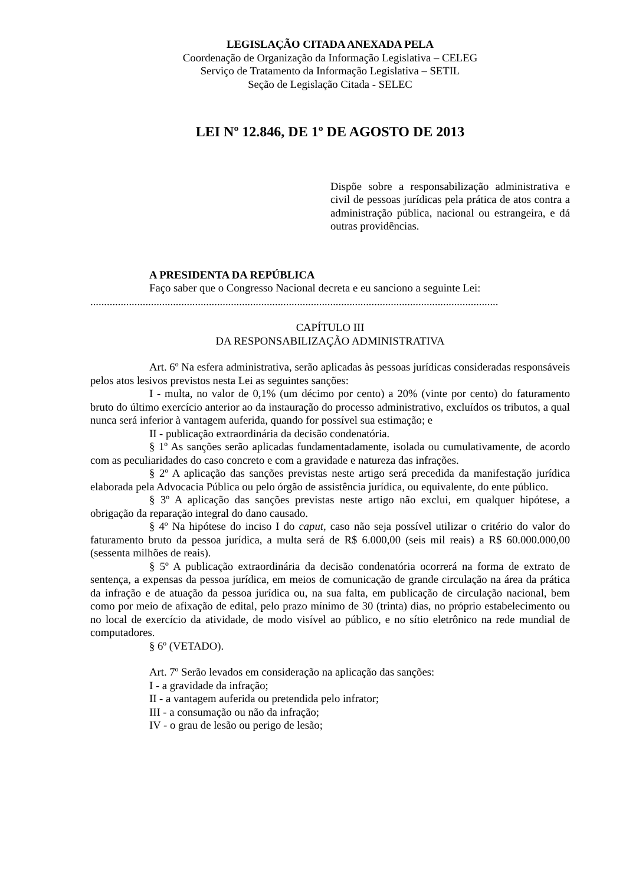LEGISLAÇÃO CITADA ANEXADA PELA
Coordenação de Organização da Informação Legislativa – CELEG
Serviço de Tratamento da Informação Legislativa – SETIL
Seção de Legislação Citada - SELEC
LEI Nº 12.846, DE 1º DE AGOSTO DE 2013
Dispõe sobre a responsabilização administrativa e civil de pessoas jurídicas pela prática de atos contra a administração pública, nacional ou estrangeira, e dá outras providências.
A PRESIDENTA DA REPÚBLICA
Faço saber que o Congresso Nacional decreta e eu sanciono a seguinte Lei:
....................................................................................................................................................
CAPÍTULO III
DA RESPONSABILIZAÇÃO ADMINISTRATIVA
Art. 6º Na esfera administrativa, serão aplicadas às pessoas jurídicas consideradas responsáveis pelos atos lesivos previstos nesta Lei as seguintes sanções:
I - multa, no valor de 0,1% (um décimo por cento) a 20% (vinte por cento) do faturamento bruto do último exercício anterior ao da instauração do processo administrativo, excluídos os tributos, a qual nunca será inferior à vantagem auferida, quando for possível sua estimação; e
II - publicação extraordinária da decisão condenatória.
§ 1º As sanções serão aplicadas fundamentadamente, isolada ou cumulativamente, de acordo com as peculiaridades do caso concreto e com a gravidade e natureza das infrações.
§ 2º A aplicação das sanções previstas neste artigo será precedida da manifestação jurídica elaborada pela Advocacia Pública ou pelo órgão de assistência jurídica, ou equivalente, do ente público.
§ 3º A aplicação das sanções previstas neste artigo não exclui, em qualquer hipótese, a obrigação da reparação integral do dano causado.
§ 4º Na hipótese do inciso I do caput, caso não seja possível utilizar o critério do valor do faturamento bruto da pessoa jurídica, a multa será de R$ 6.000,00 (seis mil reais) a R$ 60.000.000,00 (sessenta milhões de reais).
§ 5º A publicação extraordinária da decisão condenatória ocorrerá na forma de extrato de sentença, a expensas da pessoa jurídica, em meios de comunicação de grande circulação na área da prática da infração e de atuação da pessoa jurídica ou, na sua falta, em publicação de circulação nacional, bem como por meio de afixação de edital, pelo prazo mínimo de 30 (trinta) dias, no próprio estabelecimento ou no local de exercício da atividade, de modo visível ao público, e no sítio eletrônico na rede mundial de computadores.
§ 6º (VETADO).
Art. 7º Serão levados em consideração na aplicação das sanções:
I - a gravidade da infração;
II - a vantagem auferida ou pretendida pelo infrator;
III - a consumação ou não da infração;
IV - o grau de lesão ou perigo de lesão;